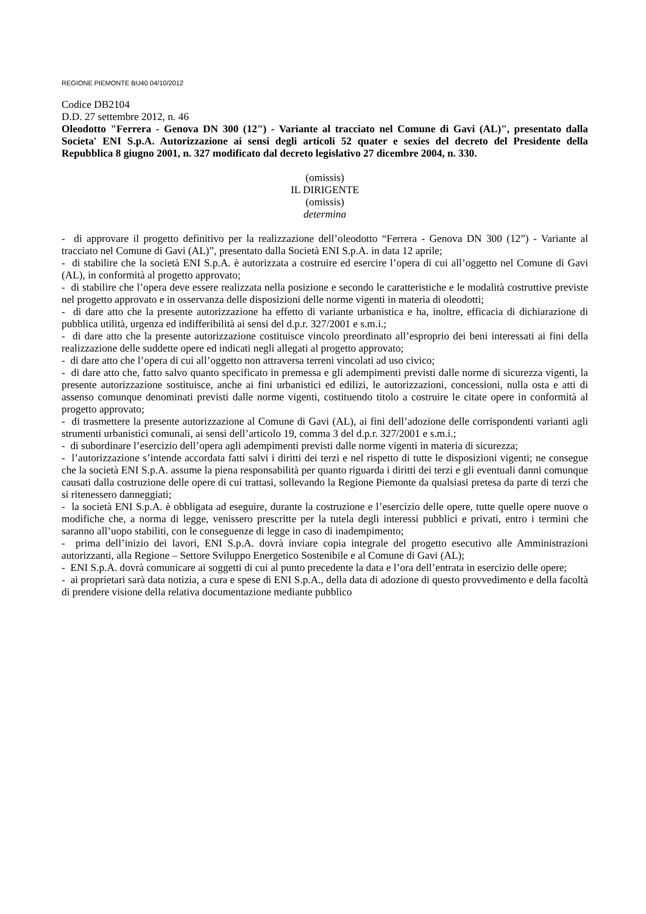REGIONE PIEMONTE BU40 04/10/2012
Codice DB2104
D.D. 27 settembre 2012, n. 46
Oleodotto "Ferrera - Genova DN 300 (12") - Variante al tracciato nel Comune di Gavi (AL)", presentato dalla Societa' ENI S.p.A. Autorizzazione ai sensi degli articoli 52 quater e sexies del decreto del Presidente della Repubblica 8 giugno 2001, n. 327 modificato dal decreto legislativo 27 dicembre 2004, n. 330.
(omissis)
IL DIRIGENTE
(omissis)
determina
- di approvare il progetto definitivo per la realizzazione dell’oleodotto “Ferrera - Genova DN 300 (12”) - Variante al tracciato nel Comune di Gavi (AL)”, presentato dalla Società ENI S.p.A. in data 12 aprile;
- di stabilire che la società ENI S.p.A. è autorizzata a costruire ed esercire l’opera di cui all’oggetto nel Comune di Gavi (AL), in conformità al progetto approvato;
- di stabilire che l’opera deve essere realizzata nella posizione e secondo le caratteristiche e le modalità costruttive previste nel progetto approvato e in osservanza delle disposizioni delle norme vigenti in materia di oleodotti;
- di dare atto che la presente autorizzazione ha effetto di variante urbanistica e ha, inoltre, efficacia di dichiarazione di pubblica utilità, urgenza ed indifferibilità ai sensi del d.p.r. 327/2001 e s.m.i.;
- di dare atto che la presente autorizzazione costituisce vincolo preordinato all’esproprio dei beni interessati ai fini della realizzazione delle suddette opere ed indicati negli allegati al progetto approvato;
- di dare atto che l’opera di cui all’oggetto non attraversa terreni vincolati ad uso civico;
- di dare atto che, fatto salvo quanto specificato in premessa e gli adempimenti previsti dalle norme di sicurezza vigenti, la presente autorizzazione sostituisce, anche ai fini urbanistici ed edilizi, le autorizzazioni, concessioni, nulla osta e atti di assenso comunque denominati previsti dalle norme vigenti, costituendo titolo a costruire le citate opere in conformità al progetto approvato;
- di trasmettere la presente autorizzazione al Comune di Gavi (AL), ai fini dell’adozione delle corrispondenti varianti agli strumenti urbanistici comunali, ai sensi dell’articolo 19, comma 3 del d.p.r. 327/2001 e s.m.i.;
- di subordinare l’esercizio dell’opera agli adempimenti previsti dalle norme vigenti in materia di sicurezza;
- l’autorizzazione s’intende accordata fatti salvi i diritti dei terzi e nel rispetto di tutte le disposizioni vigenti; ne consegue che la società ENI S.p.A. assume la piena responsabilità per quanto riguarda i diritti dei terzi e gli eventuali danni comunque causati dalla costruzione delle opere di cui trattasi, sollevando la Regione Piemonte da qualsiasi pretesa da parte di terzi che si ritenessero danneggiati;
- la società ENI S.p.A. è obbligata ad eseguire, durante la costruzione e l’esercizio delle opere, tutte quelle opere nuove o modifiche che, a norma di legge, venissero prescritte per la tutela degli interessi pubblici e privati, entro i termini che saranno all’uopo stabiliti, con le conseguenze di legge in caso di inadempimento;
- prima dell’inizio dei lavori, ENI S.p.A. dovrà inviare copia integrale del progetto esecutivo alle Amministrazioni autorizzanti, alla Regione – Settore Sviluppo Energetico Sostenibile e al Comune di Gavi (AL);
- ENI S.p.A. dovrà comunicare ai soggetti di cui al punto precedente la data e l’ora dell’entrata in esercizio delle opere;
- ai proprietari sarà data notizia, a cura e spese di ENI S.p.A., della data di adozione di questo provvedimento e della facoltà di prendere visione della relativa documentazione mediante pubblico